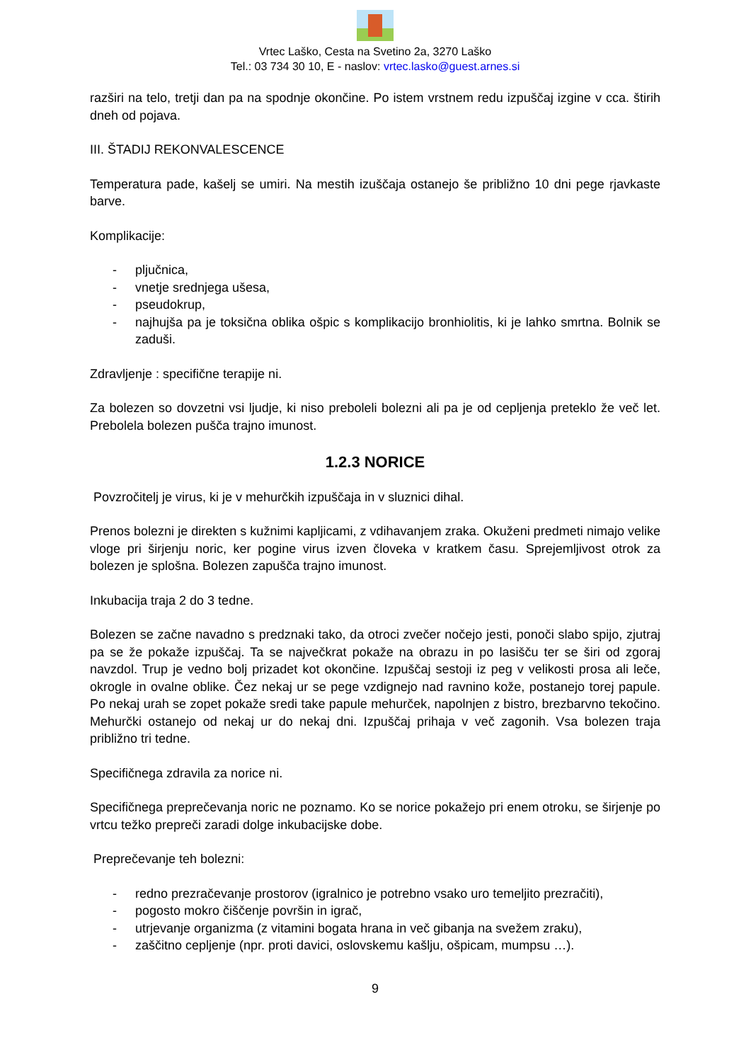Vrtec Laško, Cesta na Svetino 2a, 3270 Laško
Tel.: 03 734 30 10, E - naslov: vrtec.lasko@guest.arnes.si
razširi na telo, tretji dan pa na spodnje okončine. Po istem vrstnem redu izpuščaj izgine v cca. štirih dneh od pojava.
III. ŠTADIJ REKONVALESCENCE
Temperatura pade, kašelj se umiri. Na mestih izuščaja ostanejo še približno 10 dni pege rjavkaste barve.
Komplikacije:
- pljučnica,
- vnetje srednjega ušesa,
- pseudokrup,
- najhujša pa je toksična oblika ošpic s komplikacijo bronhiolitis, ki je lahko smrtna. Bolnik se zaduši.
Zdravljenje : specifične terapije ni.
Za bolezen so dovzetni vsi ljudje, ki niso preboleli bolezni ali pa je od cepljenja preteklo že več let. Prebolela bolezen pušča trajno imunost.
1.2.3 NORICE
Povzročitelj je virus, ki je v mehurčkih izpuščaja in v sluznici dihal.
Prenos bolezni je direkten s kužnimi kapljicami, z vdihavanjem zraka. Okuženi predmeti nimajo velike vloge pri širjenju noric, ker pogine virus izven človeka v kratkem času. Sprejemljivost otrok za bolezen je splošna. Bolezen zapušča trajno imunost.
Inkubacija traja 2 do 3 tedne.
Bolezen se začne navadno s predznaki tako, da otroci zvečer nočejo jesti, ponoči slabo spijo, zjutraj pa se že pokaže izpuščaj. Ta se največkrat pokaže na obrazu in po lasišču ter se širi od zgoraj navzdol. Trup je vedno bolj prizadet kot okončine. Izpuščaj sestoji iz peg v velikosti prosa ali leče, okrogle in ovalne oblike. Čez nekaj ur se pege vzdignejo nad ravnino kože, postanejo torej papule. Po nekaj urah se zopet pokaže sredi take papule mehurček, napolnjen z bistro, brezbarvno tekočino. Mehurčki ostanejo od nekaj ur do nekaj dni. Izpuščaj prihaja v več zagonih. Vsa bolezen traja približno tri tedne.
Specifičnega zdravila za norice ni.
Specifičnega preprečevanja noric ne poznamo. Ko se norice pokažejo pri enem otroku, se širjenje po vrtcu težko prepreči zaradi dolge inkubacijske dobe.
Preprečevanje teh bolezni:
- redno prezračevanje prostorov (igralnico je potrebno vsako uro temeljito prezračiti),
- pogosto mokro čiščenje površin in igrač,
- utrjevanje organizma (z vitamini bogata hrana in več gibanja na svežem zraku),
- zaščitno cepljenje (npr. proti davici, oslovskemu kašlju, ošpicam, mumpsu …).
9